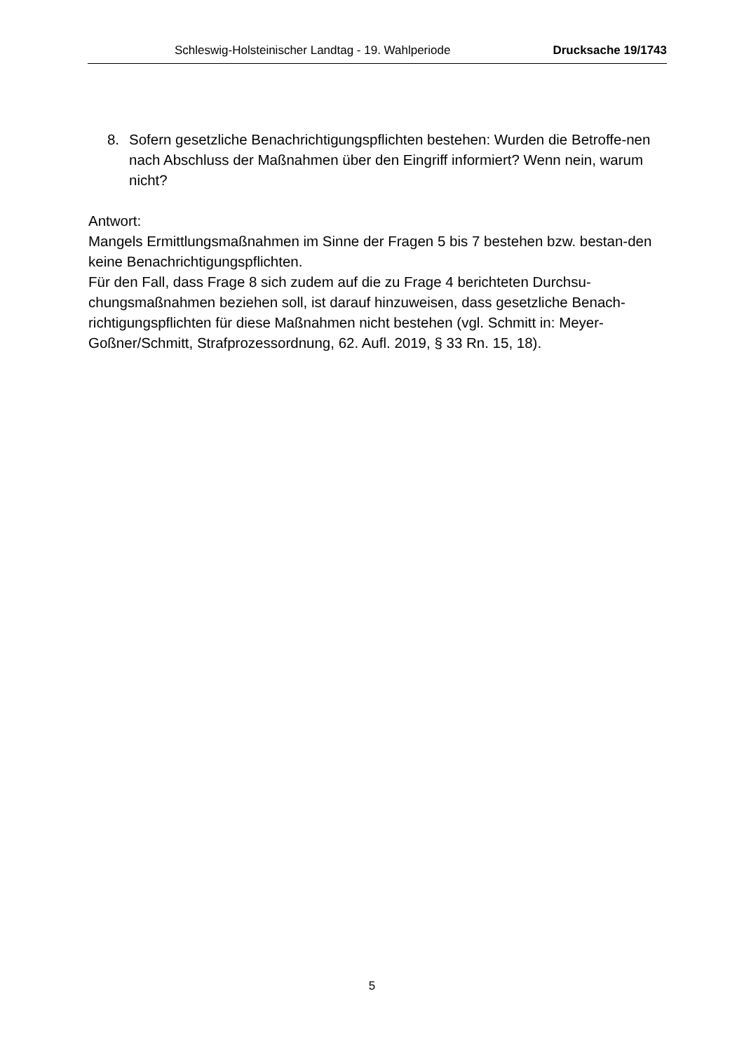Schleswig-Holsteinischer Landtag - 19. Wahlperiode Drucksache 19/1743
8. Sofern gesetzliche Benachrichtigungspflichten bestehen: Wurden die Betroffe-nen nach Abschluss der Maßnahmen über den Eingriff informiert? Wenn nein, warum nicht?
Antwort:
Mangels Ermittlungsmaßnahmen im Sinne der Fragen 5 bis 7 bestehen bzw. bestan-den keine Benachrichtigungspflichten.
Für den Fall, dass Frage 8 sich zudem auf die zu Frage 4 berichteten Durchsu-chungsmaßnahmen beziehen soll, ist darauf hinzuweisen, dass gesetzliche Benach-richtigungspflichten für diese Maßnahmen nicht bestehen (vgl. Schmitt in: Meyer-Goßner/Schmitt, Strafprozessordnung, 62. Aufl. 2019, § 33 Rn. 15, 18).
5